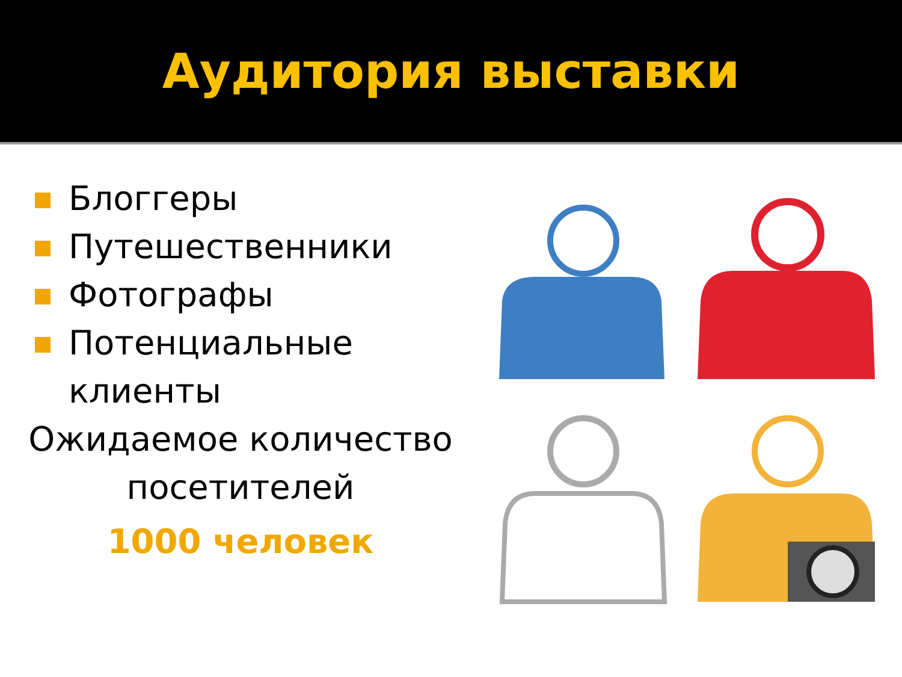Аудитория выставки
Блоггеры
Путешественники
Фотографы
Потенциальные
клиенты
Ожидаемое количество посетителей
1000 человек